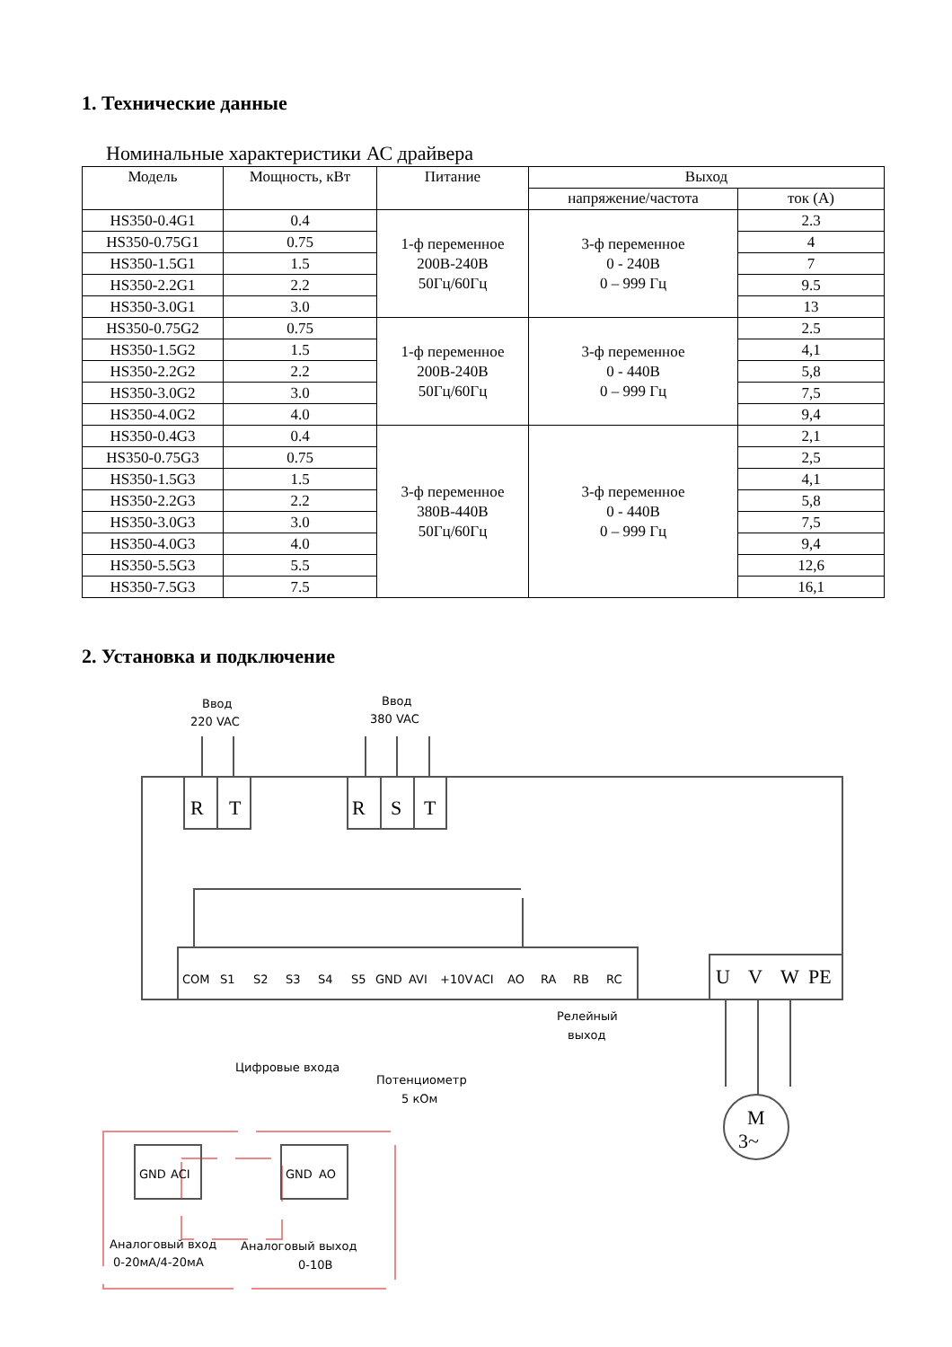1. Технические данные
Номинальные характеристики АС драйвера
| Модель | Мощность, кВт | Питание | Выход | |
| --- | --- | --- | --- | --- |
| | | | напряжение/частота | ток (А) |
| HS350-0.4G1 | 0.4 | 1-ф переменное 200В-240В 50Гц/60Гц | 3-ф переменное 0 - 240В 0 – 999 Гц | 2.3 |
| HS350-0.75G1 | 0.75 | | | 4 |
| HS350-1.5G1 | 1.5 | | | 7 |
| HS350-2.2G1 | 2.2 | | | 9.5 |
| HS350-3.0G1 | 3.0 | | | 13 |
| HS350-0.75G2 | 0.75 | 1-ф переменное 200В-240В 50Гц/60Гц | 3-ф переменное 0 - 440В 0 – 999 Гц | 2.5 |
| HS350-1.5G2 | 1.5 | | | 4,1 |
| HS350-2.2G2 | 2.2 | | | 5,8 |
| HS350-3.0G2 | 3.0 | | | 7,5 |
| HS350-4.0G2 | 4.0 | | | 9,4 |
| HS350-0.4G3 | 0.4 | 3-ф переменное 380В-440В 50Гц/60Гц | 3-ф переменное 0 - 440В 0 – 999 Гц | 2,1 |
| HS350-0.75G3 | 0.75 | | | 2,5 |
| HS350-1.5G3 | 1.5 | | | 4,1 |
| HS350-2.2G3 | 2.2 | | | 5,8 |
| HS350-3.0G3 | 3.0 | | | 7,5 |
| HS350-4.0G3 | 4.0 | | | 9,4 |
| HS350-5.5G3 | 5.5 | | | 12,6 |
| HS350-7.5G3 | 7.5 | | | 16,1 |
2. Установка и подключение
Ввод
220 VAC
Ввод
380 VAC
R
T
R
S
T
COM
S1
S2
S3
S4
S5
GND
AVI
+10V
ACI
AO
RA
RB
RC
U
V
W
PE
Релейный
выход
Цифровые входа
Потенциометр
5 кОм
M
3~
GND
ACI
GND
AO
Аналоговый вход
0-20мА/4-20мА
Аналоговый выход
0-10В